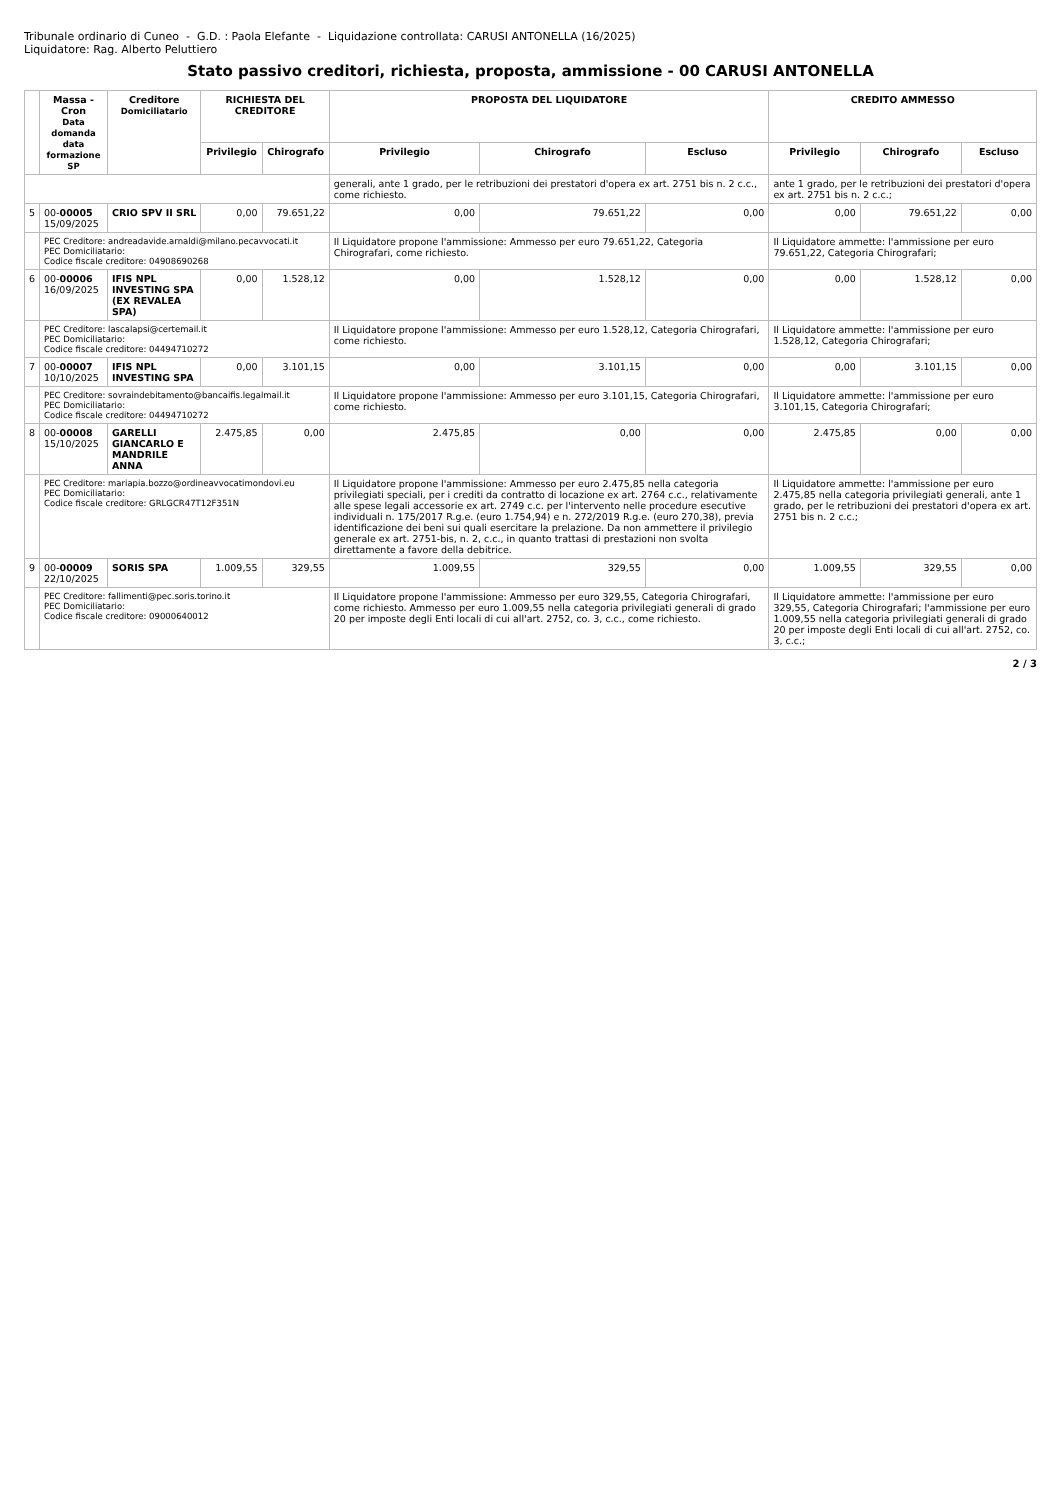Tribunale ordinario di Cuneo - G.D. : Paola Elefante - Liquidazione controllata: CARUSI ANTONELLA (16/2025)
Liquidatore: Rag. Alberto Peluttiero
Stato passivo creditori, richiesta, proposta, ammissione - 00 CARUSI ANTONELLA
| | Massa - Cron Data domanda data formazione SP | Creditore Domiciliatario | RICHIESTA DEL CREDITORE | | PROPOSTA DEL LIQUIDATORE | | | CREDITO AMMESSO | | |
| --- | --- | --- | --- | --- | --- | --- | --- | --- | --- | --- |
| | | | Privilegio | Chirografo | Privilegio | Chirografo | Escluso | Privilegio | Chirografo | Escluso |
| | | | | | generali, ante 1 grado, per le retribuzioni dei prestatori d'opera ex art. 2751 bis n. 2 c.c., come richiesto. | | | ante 1 grado, per le retribuzioni dei prestatori d'opera ex art. 2751 bis n. 2 c.c.; | | |
| 5 | 00- 00005 15/09/2025 | CRIO SPV II SRL | 0,00 | 79.651,22 | 0,00 | 79.651,22 | 0,00 | 0,00 | 79.651,22 | 0,00 |
| | PEC Creditore: andreadavide.arnaldi@milano.pecavvocati.it PEC Domiciliatario: Codice fiscale creditore: 04908690268 | | | | Il Liquidatore propone l'ammissione: Ammesso per euro 79.651,22, Categoria Chirografari, come richiesto. | | | Il Liquidatore ammette: l'ammissione per euro 79.651,22, Categoria Chirografari; | | |
| 6 | 00- 00006 16/09/2025 | IFIS NPL INVESTING SPA (EX REVALEA SPA) | 0,00 | 1.528,12 | 0,00 | 1.528,12 | 0,00 | 0,00 | 1.528,12 | 0,00 |
| | PEC Creditore: lascalapsi@certemail.it PEC Domiciliatario: Codice fiscale creditore: 04494710272 | | | | Il Liquidatore propone l'ammissione: Ammesso per euro 1.528,12, Categoria Chirografari, come richiesto. | | | Il Liquidatore ammette: l'ammissione per euro 1.528,12, Categoria Chirografari; | | |
| 7 | 00- 00007 10/10/2025 | IFIS NPL INVESTING SPA | 0,00 | 3.101,15 | 0,00 | 3.101,15 | 0,00 | 0,00 | 3.101,15 | 0,00 |
| | PEC Creditore: sovraindebitamento@bancaifis.legalmail.it PEC Domiciliatario: Codice fiscale creditore: 04494710272 | | | | Il Liquidatore propone l'ammissione: Ammesso per euro 3.101,15, Categoria Chirografari, come richiesto. | | | Il Liquidatore ammette: l'ammissione per euro 3.101,15, Categoria Chirografari; | | |
| 8 | 00- 00008 15/10/2025 | GARELLI GIANCARLO E MANDRILE ANNA | 2.475,85 | 0,00 | 2.475,85 | 0,00 | 0,00 | 2.475,85 | 0,00 | 0,00 |
| | PEC Creditore: mariapia.bozzo@ordineavvocatimondovi.eu PEC Domiciliatario: Codice fiscale creditore: GRLGCR47T12F351N | | | | Il Liquidatore propone l'ammissione: Ammesso per euro 2.475,85 nella categoria privilegiati speciali, per i crediti da contratto di locazione ex art. 2764 c.c., relativamente alle spese legali accessorie ex art. 2749 c.c. per l'intervento nelle procedure esecutive individuali n. 175/2017 R.g.e. (euro 1.754,94) e n. 272/2019 R.g.e. (euro 270,38), previa identificazione dei beni sui quali esercitare la prelazione. Da non ammettere il privilegio generale ex art. 2751-bis, n. 2, c.c., in quanto trattasi di prestazioni non svolta direttamente a favore della debitrice. | | | Il Liquidatore ammette: l'ammissione per euro 2.475,85 nella categoria privilegiati generali, ante 1 grado, per le retribuzioni dei prestatori d'opera ex art. 2751 bis n. 2 c.c.; | | |
| 9 | 00- 00009 22/10/2025 | SORIS SPA | 1.009,55 | 329,55 | 1.009,55 | 329,55 | 0,00 | 1.009,55 | 329,55 | 0,00 |
| | PEC Creditore: fallimenti@pec.soris.torino.it PEC Domiciliatario: Codice fiscale creditore: 09000640012 | | | | Il Liquidatore propone l'ammissione: Ammesso per euro 329,55, Categoria Chirografari, come richiesto. Ammesso per euro 1.009,55 nella categoria privilegiati generali di grado 20 per imposte degli Enti locali di cui all'art. 2752, co. 3, c.c., come richiesto. | | | Il Liquidatore ammette: l'ammissione per euro 329,55, Categoria Chirografari; l'ammissione per euro 1.009,55 nella categoria privilegiati generali di grado 20 per imposte degli Enti locali di cui all'art. 2752, co. 3, c.c.; | | |
2 / 3